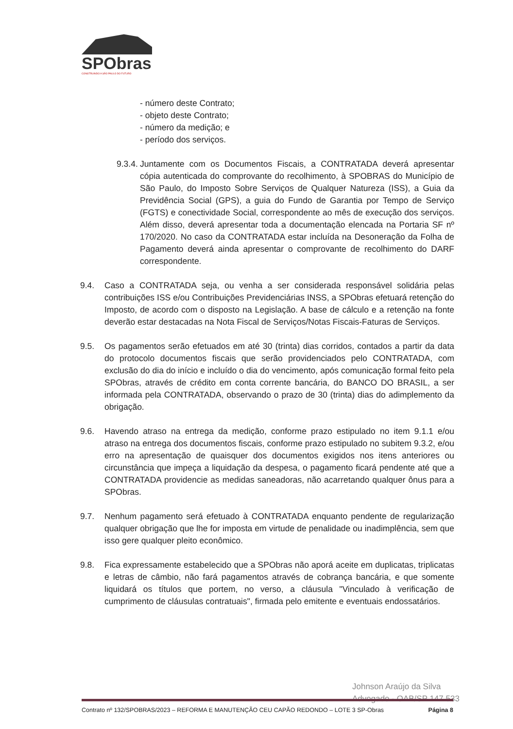SPObras
CONSTRUINDO A SÃO PAULO DO FUTURO
- número deste Contrato;
- objeto deste Contrato;
- número da medição; e
- período dos serviços.
9.3.4.
Juntamente com os Documentos Fiscais, a CONTRATADA deverá apresentar cópia autenticada do comprovante do recolhimento, à SPOBRAS do Município de São Paulo, do Imposto Sobre Serviços de Qualquer Natureza (ISS), a Guia da Previdência Social (GPS), a guia do Fundo de Garantia por Tempo de Serviço (FGTS) e conectividade Social, correspondente ao mês de execução dos serviços. Além disso, deverá apresentar toda a documentação elencada na Portaria SF nº 170/2020. No caso da CONTRATADA estar incluída na Desoneração da Folha de Pagamento deverá ainda apresentar o comprovante de recolhimento do DARF correspondente.
9.4. Caso a CONTRATADA seja, ou venha a ser considerada responsável solidária pelas contribuições ISS e/ou Contribuições Previdenciárias INSS, a SPObras efetuará retenção do Imposto, de acordo com o disposto na Legislação. A base de cálculo e a retenção na fonte deverão estar destacadas na Nota Fiscal de Serviços/Notas Fiscais-Faturas de Serviços.
9.5. Os pagamentos serão efetuados em até 30 (trinta) dias corridos, contados a partir da data do protocolo documentos fiscais que serão providenciados pelo CONTRATADA, com exclusão do dia do início e incluído o dia do vencimento, após comunicação formal feito pela SPObras, através de crédito em conta corrente bancária, do BANCO DO BRASIL, a ser informada pela CONTRATADA, observando o prazo de 30 (trinta) dias do adimplemento da obrigação.
9.6. Havendo atraso na entrega da medição, conforme prazo estipulado no item 9.1.1 e/ou atraso na entrega dos documentos fiscais, conforme prazo estipulado no subitem 9.3.2, e/ou erro na apresentação de quaisquer dos documentos exigidos nos itens anteriores ou circunstância que impeça a liquidação da despesa, o pagamento ficará pendente até que a CONTRATADA providencie as medidas saneadoras, não acarretando qualquer ônus para a SPObras.
9.7. Nenhum pagamento será efetuado à CONTRATADA enquanto pendente de regularização qualquer obrigação que lhe for imposta em virtude de penalidade ou inadimplência, sem que isso gere qualquer pleito econômico.
9.8. Fica expressamente estabelecido que a SPObras não aporá aceite em duplicatas, triplicatas e letras de câmbio, não fará pagamentos através de cobrança bancária, e que somente liquidará os títulos que portem, no verso, a cláusula "Vinculado à verificação de cumprimento de cláusulas contratuais", firmada pelo emitente e eventuais endossatários.
Johnson Araújo da Silva
Advogado - OAB/SP 147.533
Contrato nº 132/SPOBRAS/2023 – REFORMA E MANUTENÇÃO CEU CAPÃO REDONDO – LOTE 3 SP-Obras Página 8